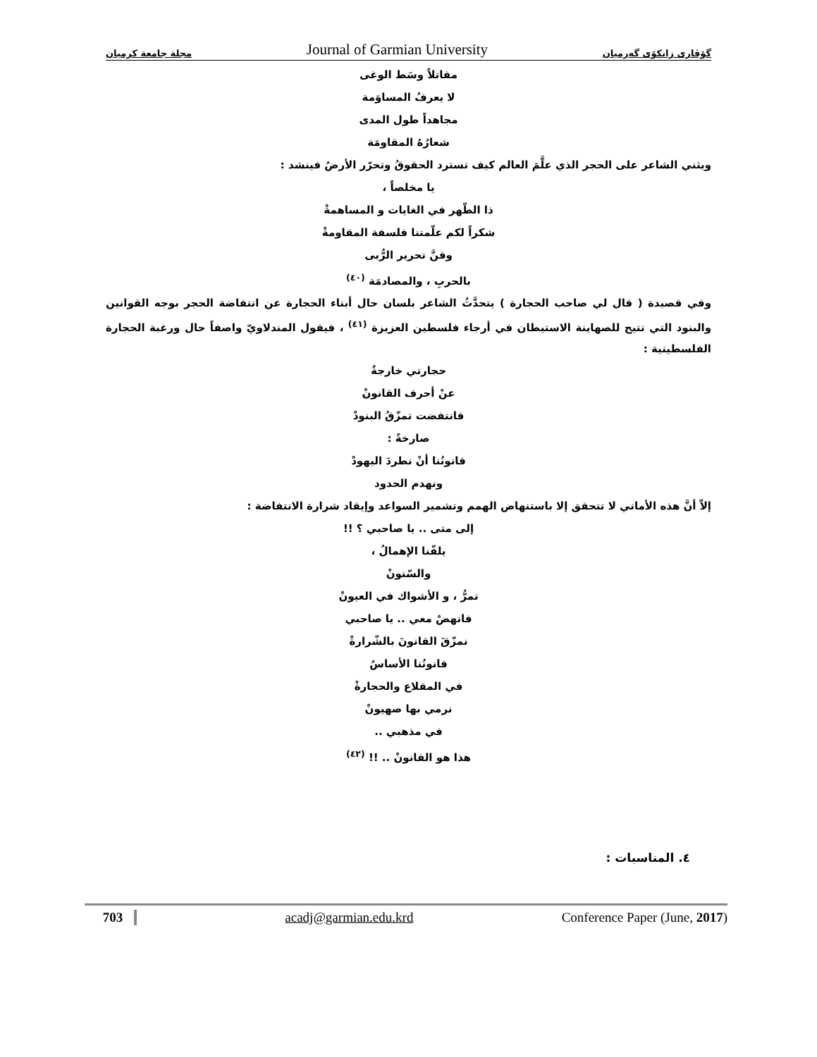مجلة جامعة كرميان Journal of Garmian University گۆڤاری زانکۆی گەرمیان
مقاتلاً وسَط الوغى
لا يعرفُ المساوَمة
مجاهداً طول المدى
شعارُهُ المقاومَة
ويثني الشاعر على الحجر الذي علَّمَ العالم كيف تسترد الحقوقُ وتحرّر الأرضُ فينشد :
يا مخلصاً ،
ذا الطّهر في الغايات و المساهمةْ
شكراً لكم علّمتنا فلسفة المقاومةْ
وفنَّ تحرير الرُّبى
بالحربِ ، والمصادمَة <sup>(٤٠)</sup>
وفي قصيدة ( قال لي صاحب الحجارة ) يتحدَّثُ الشاعر بلسان حال أبناء الحجارة عن انتفاضة الحجر بوجه القوانين والبنود التي تتيح للصهاينة الاستيطان في أرجاء فلسطين العزيزة <sup>(٤١)</sup> ، فيقول المندلاويّ واصفاً حال ورغبة الحجارة الفلسطينية :
حجارتي خارجةٌ
عنْ أحرف القانونْ
فانتفضت تمزّقُ البنودْ
صارخةً :
قانونُنا أنْ نطردَ اليهودْ
ونهدم الحدود
إلاّ أنَّ هذه الأماني لا تتحقق إلا باستنهاض الهمم وتشمير السواعد وإيقاد شرارة الانتفاضة :
إلى متى .. يا صاحبي ؟ !!
يلفّنا الإهمالُ ،
والسّنونْ
تمرُّ ، و الأشواك في العيونْ
فانهضْ معي .. يا صاحبي
نمزّقَ القانونَ بالشّرارةْ
قانونُنا الأساسُ
في المقلاع والحجارةْ
نرمي بها صهيونْ
في مذهبي ..
هذا هو القانونْ .. !! <sup>(٤٢)</sup>
٤. المناسبات :
703 acadj@garmian.edu.krd Conference Paper (June, 2017)